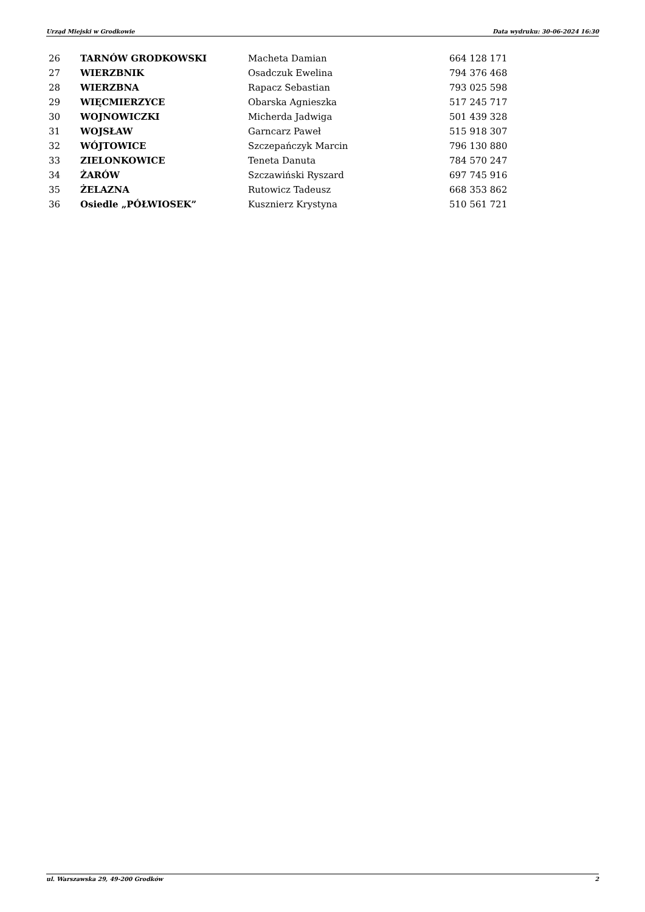Urząd Miejski w Grodkowie Data wydruku: 30-06-2024 16:30
| 26 | TARNÓW GRODKOWSKI | Macheta Damian | 664 128 171 |
| 27 | WIERZBNIK | Osadczuk Ewelina | 794 376 468 |
| 28 | WIERZBNA | Rapacz Sebastian | 793 025 598 |
| 29 | WIĘCMIERZYCE | Obarska Agnieszka | 517 245 717 |
| 30 | WOJNOWICZKI | Micherda Jadwiga | 501 439 328 |
| 31 | WOJSŁAW | Garncarz Paweł | 515 918 307 |
| 32 | WÓJTOWICE | Szczepańczyk Marcin | 796 130 880 |
| 33 | ZIELONKOWICE | Teneta Danuta | 784 570 247 |
| 34 | ŻARÓW | Szczawiński Ryszard | 697 745 916 |
| 35 | ŻELAZNA | Rutowicz Tadeusz | 668 353 862 |
| 36 | Osiedle „PÓŁWIOSEK” | Kusznierz Krystyna | 510 561 721 |
ul. Warszawska 29, 49-200 Grodków 2